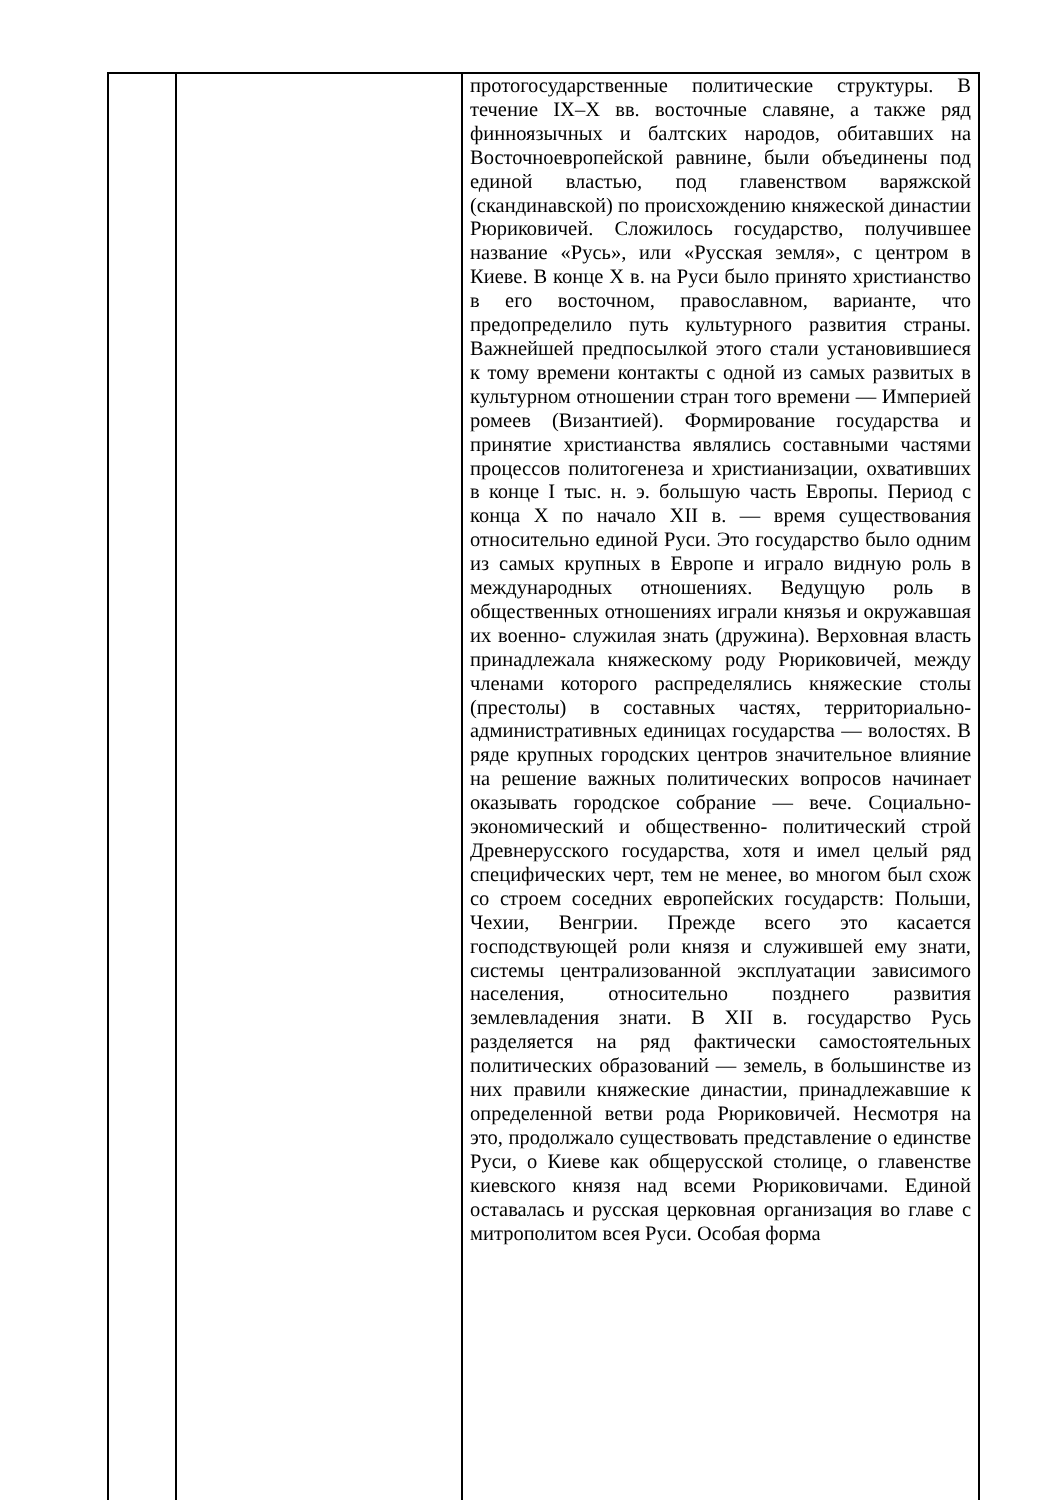| | | протогосударственные политические структуры. В течение IX–X вв. восточные славяне, а также ряд финноязычных и балтских народов, обитавших на Восточноевропейской равнине, были объединены под единой властью, под главенством варяжской (скандинавской) по происхождению княжеской династии Рюриковичей. Сложилось государство, получившее название «Русь», или «Русская земля», с центром в Киеве. В конце X в. на Руси было принято христианство в его восточном, православном, варианте, что предопределило путь культурного развития страны. Важнейшей предпосылкой этого стали установившиеся к тому времени контакты с одной из самых развитых в культурном отношении стран того времени — Империей ромеев (Византией). Формирование государства и принятие христианства являлись составными частями процессов политогенеза и христианизации, охвативших в конце I тыс. н. э. большую часть Европы. Период с конца X по начало XII в. — время существования относительно единой Руси. Это государство было одним из самых крупных в Европе и играло видную роль в международных отношениях. Ведущую роль в общественных отношениях играли князья и окружавшая их военно- служилая знать (дружина). Верховная власть принадлежала княжескому роду Рюриковичей, между членами которого распределялись княжеские столы (престолы) в составных частях, территориально-административных единицах государства — волостях. В ряде крупных городских центров значительное влияние на решение важных политических вопросов начинает оказывать городское собрание — вече. Социально-экономический и общественно- политический строй Древнерусского государства, хотя и имел целый ряд специфических черт, тем не менее, во многом был схож со строем соседних европейских государств: Польши, Чехии, Венгрии. Прежде всего это касается господствующей роли князя и служившей ему знати, системы централизованной эксплуатации зависимого населения, относительно позднего развития землевладения знати. В XII в. государство Русь разделяется на ряд фактически самостоятельных политических образований — земель, в большинстве из них правили княжеские династии, принадлежавшие к определенной ветви рода Рюриковичей. Несмотря на это, продолжало существовать представление о единстве Руси, о Киеве как общерусской столице, о главенстве киевского князя над всеми Рюриковичами. Единой оставалась и русская церковная организация во главе с митрополитом всея Руси. Особая форма |